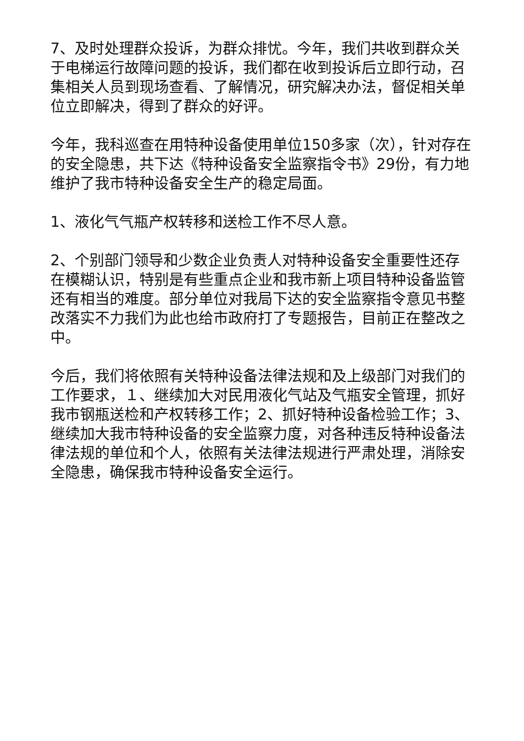7、及时处理群众投诉，为群众排忧。今年，我们共收到群众关于电梯运行故障问题的投诉，我们都在收到投诉后立即行动，召集相关人员到现场查看、了解情况，研究解决办法，督促相关单位立即解决，得到了群众的好评。
今年，我科巡查在用特种设备使用单位150多家（次），针对存在的安全隐患，共下达《特种设备安全监察指令书》29份，有力地维护了我市特种设备安全生产的稳定局面。
1、液化气气瓶产权转移和送检工作不尽人意。
2、个别部门领导和少数企业负责人对特种设备安全重要性还存在模糊认识，特别是有些重点企业和我市新上项目特种设备监管还有相当的难度。部分单位对我局下达的安全监察指令意见书整改落实不力我们为此也给市政府打了专题报告，目前正在整改之中。
今后，我们将依照有关特种设备法律法规和及上级部门对我们的工作要求，１、继续加大对民用液化气站及气瓶安全管理，抓好我市钢瓶送检和产权转移工作；2、抓好特种设备检验工作；3、继续加大我市特种设备的安全监察力度，对各种违反特种设备法律法规的单位和个人，依照有关法律法规进行严肃处理，消除安全隐患，确保我市特种设备安全运行。